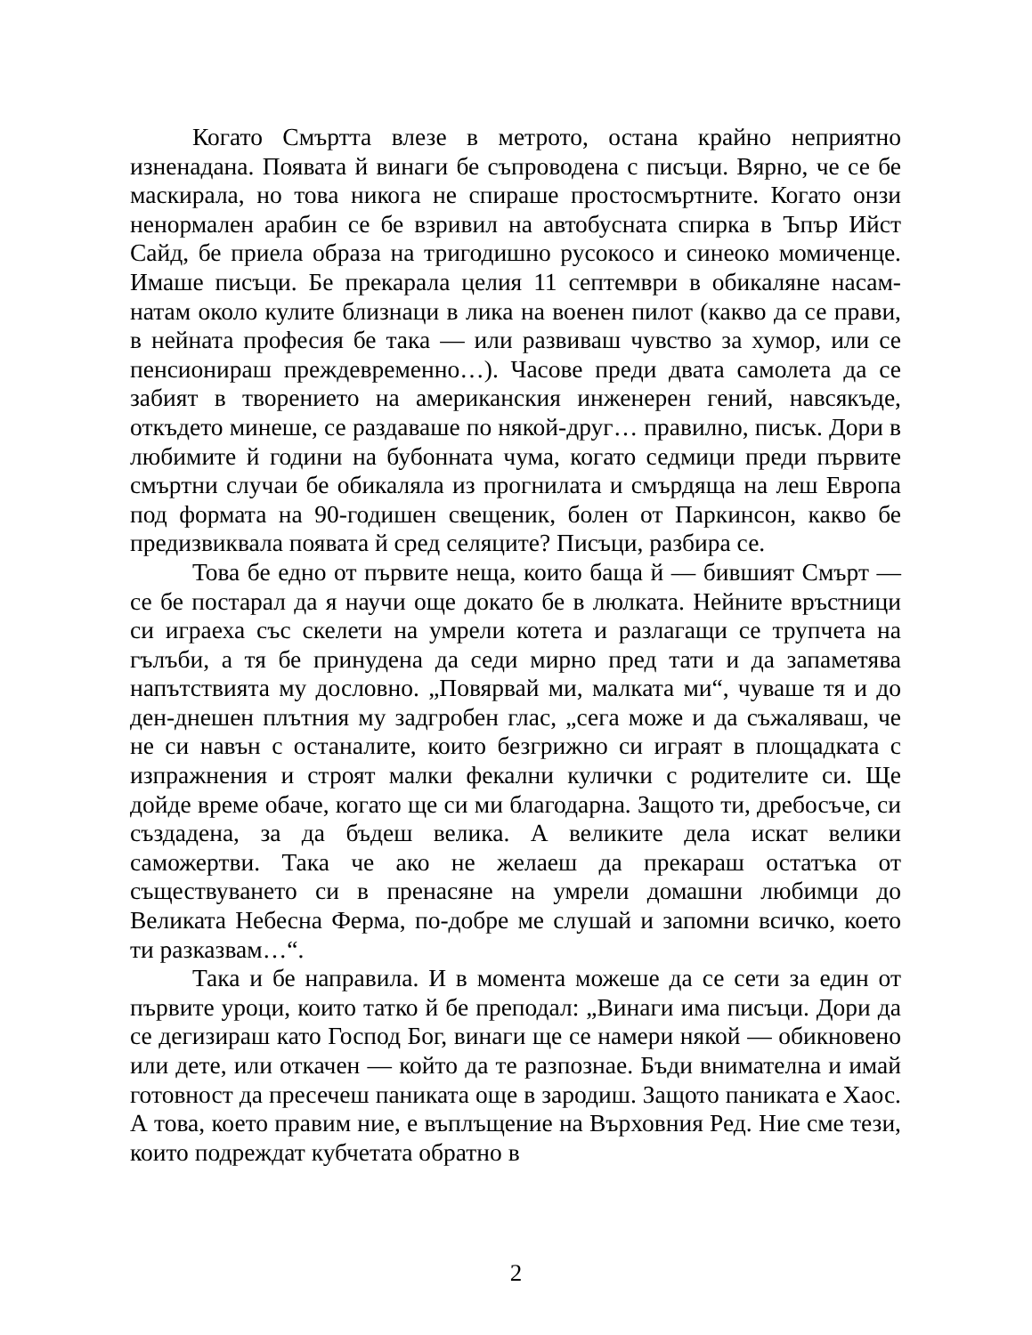Когато Смъртта влезе в метрото, остана крайно неприятно изненадана. Появата й винаги бе съпроводена с писъци. Вярно, че се бе маскирала, но това никога не спираше простосмъртните. Когато онзи ненормален арабин се бе взривил на автобусната спирка в Ъпър Ийст Сайд, бе приела образа на тригодишно русокосо и синеоко момиченце. Имаше писъци. Бе прекарала целия 11 септември в обикаляне насам-натам около кулите близнаци в лика на военен пилот (какво да се прави, в нейната професия бе така — или развиваш чувство за хумор, или се пенсионираш преждевременно…). Часове преди двата самолета да се забият в творението на американския инженерен гений, навсякъде, откъдето минеше, се раздаваше по някой-друг… правилно, писък. Дори в любимите й години на бубонната чума, когато седмици преди първите смъртни случаи бе обикаляла из прогнилата и смърдяща на леш Европа под формата на 90-годишен свещеник, болен от Паркинсон, какво бе предизвиквала появата й сред селяците? Писъци, разбира се.
Това бе едно от първите неща, които баща й — бившият Смърт — се бе постарал да я научи още докато бе в люлката. Нейните връстници си играеха със скелети на умрели котета и разлагащи се трупчета на гълъби, а тя бе принудена да седи мирно пред тати и да запаметява напътствията му дословно. „Повярвай ми, малката ми“, чуваше тя и до ден-днешен плътния му задгробен глас, „сега може и да съжаляваш, че не си навън с останалите, които безгрижно си играят в площадката с изпражнения и строят малки фекални кулички с родителите си. Ще дойде време обаче, когато ще си ми благодарна. Защото ти, дребосъче, си създадена, за да бъдеш велика. А великите дела искат велики саможертви. Така че ако не желаеш да прекараш остатъка от съществуването си в пренасяне на умрели домашни любимци до Великата Небесна Ферма, по-добре ме слушай и запомни всичко, което ти разказвам…“.
Така и бе направила. И в момента можеше да се сети за един от първите уроци, които татко й бе преподал: „Винаги има писъци. Дори да се дегизираш като Господ Бог, винаги ще се намери някой — обикновено или дете, или откачен — който да те разпознае. Бъди внимателна и имай готовност да пресечеш паниката още в зародиш. Защото паниката е Хаос. А това, което правим ние, е въплъщение на Върховния Ред. Ние сме тези, които подреждат кубчетата обратно в
2